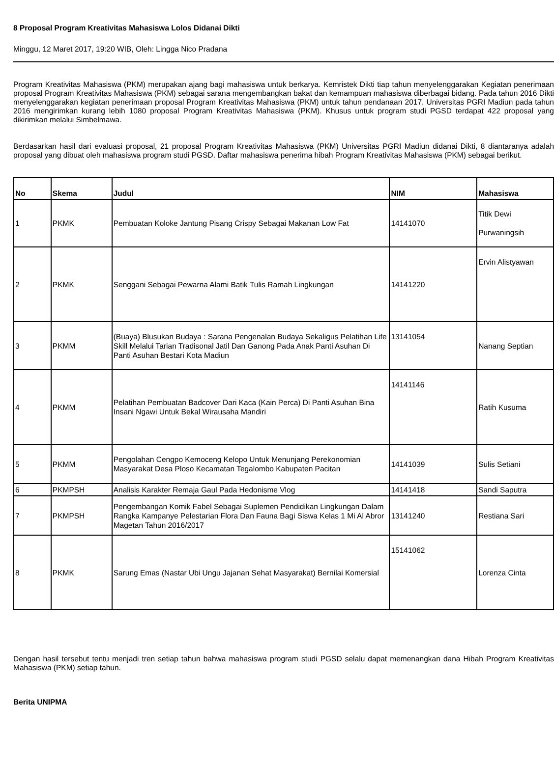8 Proposal Program Kreativitas Mahasiswa Lolos Didanai Dikti
Minggu, 12 Maret 2017, 19:20 WIB, Oleh: Lingga Nico Pradana
Program Kreativitas Mahasiswa (PKM) merupakan ajang bagi mahasiswa untuk berkarya. Kemristek Dikti tiap tahun menyelenggarakan Kegiatan penerimaan proposal Program Kreativitas Mahasiswa (PKM) sebagai sarana mengembangkan bakat dan kemampuan mahasiswa diberbagai bidang. Pada tahun 2016 Dikti menyelenggarakan kegiatan penerimaan proposal Program Kreativitas Mahasiswa (PKM) untuk tahun pendanaan 2017. Universitas PGRI Madiun pada tahun 2016 mengirimkan kurang lebih 1080 proposal Program Kreativitas Mahasiswa (PKM). Khusus untuk program studi PGSD terdapat 422 proposal yang dikirimkan melalui Simbelmawa.
Berdasarkan hasil dari evaluasi proposal, 21 proposal Program Kreativitas Mahasiswa (PKM) Universitas PGRI Madiun didanai Dikti, 8 diantaranya adalah proposal yang dibuat oleh mahasiswa program studi PGSD. Daftar mahasiswa penerima hibah Program Kreativitas Mahasiswa (PKM) sebagai berikut.
| No | Skema | Judul | NIM | Mahasiswa |
| --- | --- | --- | --- | --- |
| 1 | PKMK | Pembuatan Koloke Jantung Pisang Crispy Sebagai Makanan Low Fat | 14141070 | Titik Dewi Purwaningsih |
| 2 | PKMK | Senggani Sebagai Pewarna Alami Batik Tulis Ramah Lingkungan | 14141220 | Ervin Alistyawan |
| 3 | PKMM | (Buaya) Blusukan Budaya : Sarana Pengenalan Budaya Sekaligus Pelatihan Life Skill Melalui Tarian Tradisonal Jatil Dan Ganong Pada Anak Panti Asuhan Di Panti Asuhan Bestari Kota Madiun | 13141054 | Nanang Septian |
| 4 | PKMM | Pelatihan Pembuatan Badcover Dari Kaca (Kain Perca) Di Panti Asuhan Bina Insani Ngawi Untuk Bekal Wirausaha Mandiri | 14141146 | Ratih Kusuma |
| 5 | PKMM | Pengolahan Cengpo Kemoceng Kelopo Untuk Menunjang Perekonomian Masyarakat Desa Ploso Kecamatan Tegalombo Kabupaten Pacitan | 14141039 | Sulis Setiani |
| 6 | PKMPSH | Analisis Karakter Remaja Gaul Pada Hedonisme Vlog | 14141418 | Sandi Saputra |
| 7 | PKMPSH | Pengembangan Komik Fabel Sebagai Suplemen Pendidikan Lingkungan Dalam Rangka Kampanye Pelestarian Flora Dan Fauna Bagi Siswa Kelas 1 Mi Al Abror Magetan Tahun 2016/2017 | 13141240 | Restiana Sari |
| 8 | PKMK | Sarung Emas (Nastar Ubi Ungu Jajanan Sehat Masyarakat) Bernilai Komersial | 15141062 | Lorenza Cinta |
Dengan hasil tersebut tentu menjadi tren setiap tahun bahwa mahasiswa program studi PGSD selalu dapat memenangkan dana Hibah Program Kreativitas Mahasiswa (PKM) setiap tahun.
Berita UNIPMA